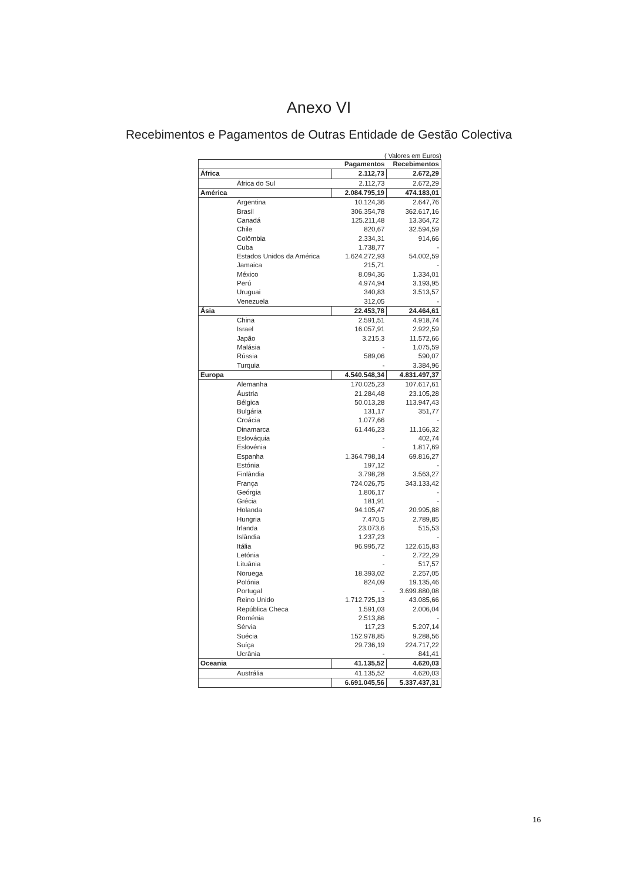Anexo VI
Recebimentos e Pagamentos de Outras Entidade de Gestão Colectiva
( Valores em Euros)
| | Pagamentos | Recebimentos |
| --- | --- | --- |
| África | 2.112,73 | 2.672,29 |
| África do Sul | 2.112,73 | 2.672,29 |
| América | 2.084.795,19 | 474.183,01 |
| Argentina | 10.124,36 | 2.647,76 |
| Brasil | 306.354,78 | 362.617,16 |
| Canadá | 125.211,48 | 13.364,72 |
| Chile | 820,67 | 32.594,59 |
| Colômbia | 2.334,31 | 914,66 |
| Cuba | 1.738,77 | - |
| Estados Unidos da América | 1.624.272,93 | 54.002,59 |
| Jamaica | 215,71 | - |
| México | 8.094,36 | 1.334,01 |
| Perú | 4.974,94 | 3.193,95 |
| Uruguai | 340,83 | 3.513,57 |
| Venezuela | 312,05 | - |
| Ásia | 22.453,78 | 24.464,61 |
| China | 2.591,51 | 4.918,74 |
| Israel | 16.057,91 | 2.922,59 |
| Japão | 3.215,3 | 11.572,66 |
| Malásia | - | 1.075,59 |
| Rússia | 589,06 | 590,07 |
| Turquia | - | 3.384,96 |
| Europa | 4.540.548,34 | 4.831.497,37 |
| Alemanha | 170.025,23 | 107.617,61 |
| Áustria | 21.284,48 | 23.105,28 |
| Bélgica | 50.013,28 | 113.947,43 |
| Bulgária | 131,17 | 351,77 |
| Croácia | 1.077,66 | - |
| Dinamarca | 61.446,23 | 11.166,32 |
| Eslováquia | - | 402,74 |
| Eslovénia | - | 1.817,69 |
| Espanha | 1.364.798,14 | 69.816,27 |
| Estónia | 197,12 | - |
| Finlândia | 3.798,28 | 3.563,27 |
| França | 724.026,75 | 343.133,42 |
| Geórgia | 1.806,17 | - |
| Grécia | 181,91 | - |
| Holanda | 94.105,47 | 20.995,88 |
| Hungria | 7.470,5 | 2.789,85 |
| Irlanda | 23.073,6 | 515,53 |
| Islândia | 1.237,23 | - |
| Itália | 96.995,72 | 122.615,83 |
| Letónia | - | 2.722,29 |
| Lituânia | - | 517,57 |
| Noruega | 18.393,02 | 2.257,05 |
| Polónia | 824,09 | 19.135,46 |
| Portugal | - | 3.699.880,08 |
| Reino Unido | 1.712.725,13 | 43.085,66 |
| República Checa | 1.591,03 | 2.006,04 |
| Roménia | 2.513,86 | - |
| Sérvia | 117,23 | 5.207,14 |
| Suécia | 152.978,85 | 9.288,56 |
| Suíça | 29.736,19 | 224.717,22 |
| Ucrânia | - | 841,41 |
| Oceania | 41.135,52 | 4.620,03 |
| Austrália | 41.135,52 | 4.620,03 |
| | 6.691.045,56 | 5.337.437,31 |
16